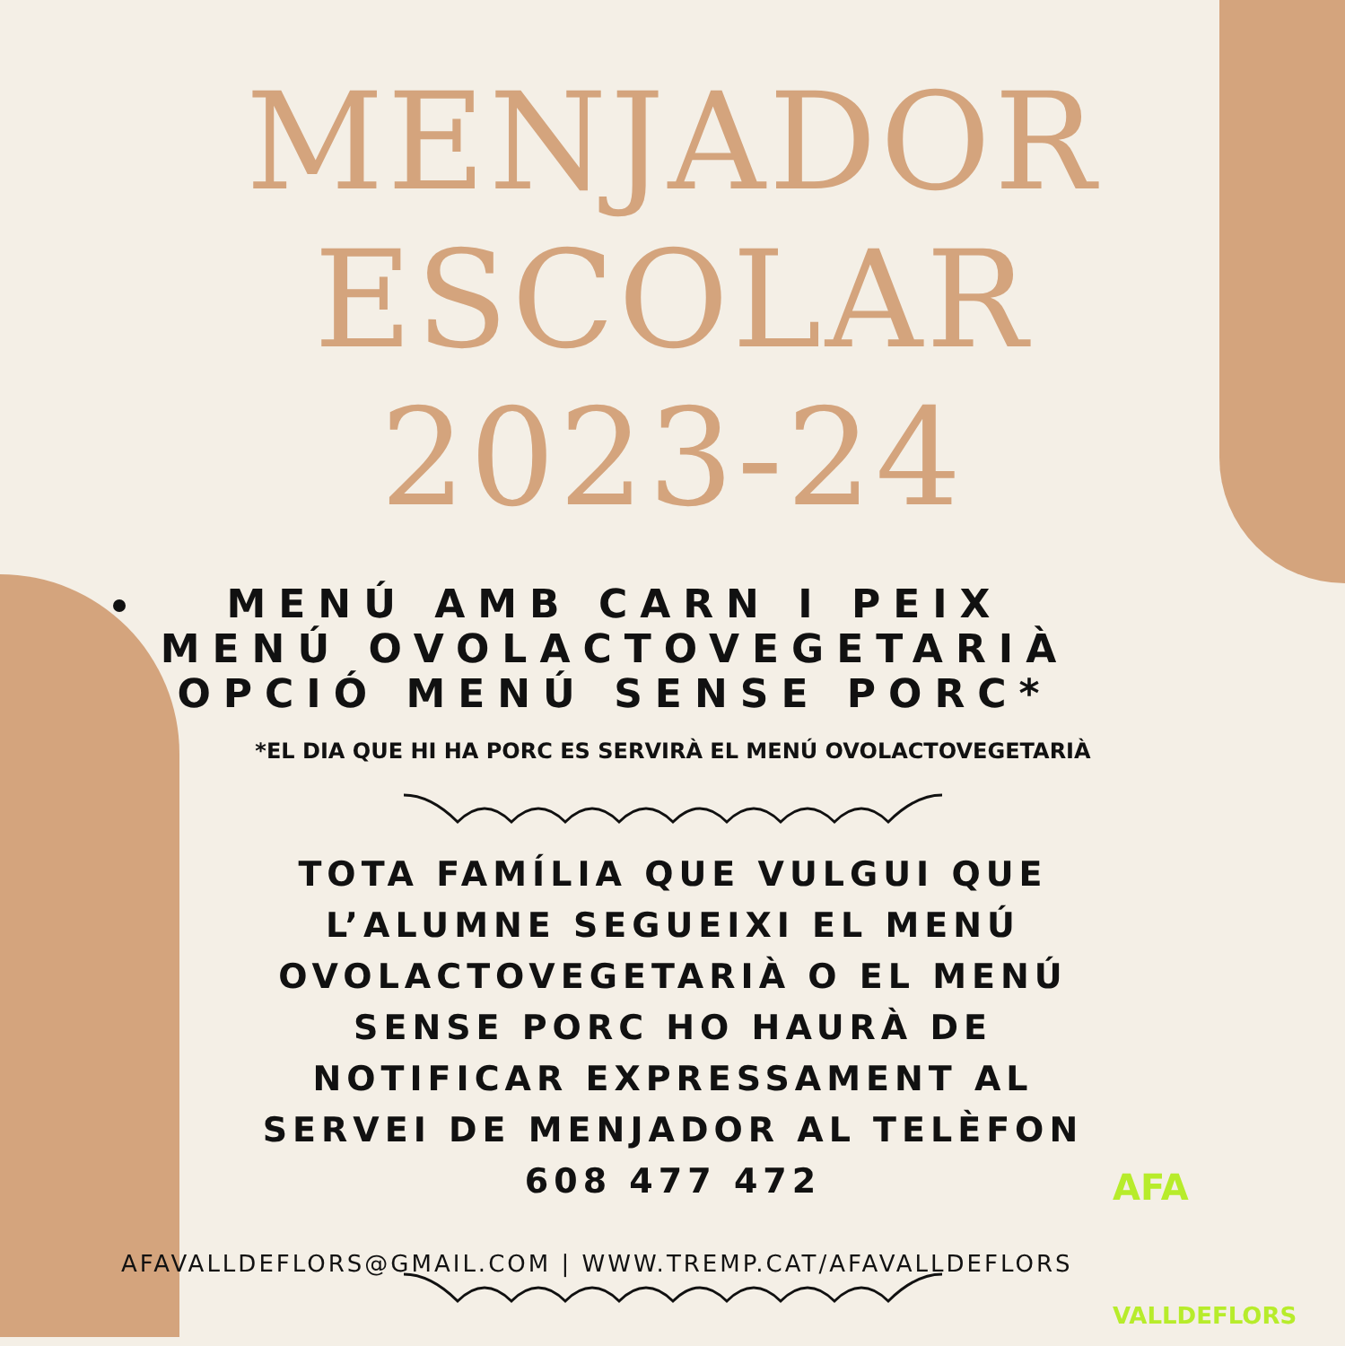MENJADOR
ESCOLAR
2023-24
MENÚ AMB CARN I PEIX
MENÚ OVOLACTOVEGETARIÀ
OPCIÓ MENÚ SENSE PORC*
*EL DIA QUE HI HA PORC ES SERVIRÀ EL MENÚ OVOLACTOVEGETARIÀ
TOTA FAMÍLIA QUE VULGUI QUE L’ALUMNE SEGUEIXI EL MENÚ OVOLACTOVEGETARIÀ O EL MENÚ SENSE PORC HO HAURÀ DE NOTIFICAR EXPRESSAMENT AL SERVEI DE MENJADOR AL TELÈFON 608 477 472
AFAVALLDEFLORS@GMAIL.COM | WWW.TREMP.CAT/AFAVALLDEFLORS
AFA
VALLDEFLORS